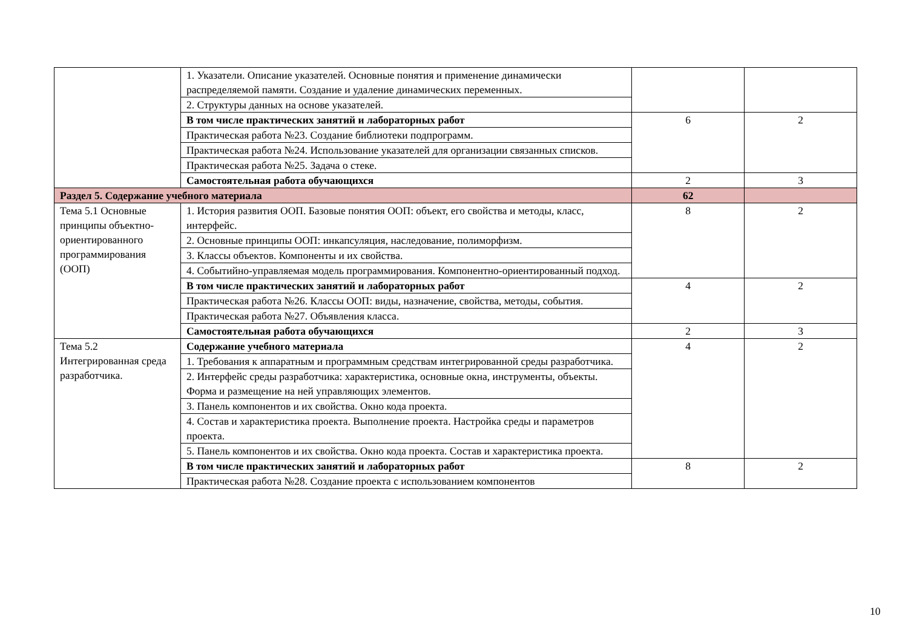| | 1. Указатели. Описание указателей. Основные понятия и применение динамически распределяемой памяти. Создание и удаление динамических переменных. | | |
| | 2. Структуры данных на основе указателей. | | |
| | В том числе практических занятий и лабораторных работ | 6 | 2 |
| | Практическая работа №23. Создание библиотеки подпрограмм. | | |
| | Практическая работа №24. Использование указателей для организации связанных списков. | | |
| | Практическая работа №25. Задача о стеке. | | |
| | Самостоятельная работа обучающихся | 2 | 3 |
| Раздел 5. Содержание учебного материала | | 62 | |
| Тема 5.1 Основные принципы объектно-ориентированного программирования (ООП) | 1. История развития ООП. Базовые понятия ООП: объект, его свойства и методы, класс, интерфейс. | 8 | 2 |
| | 2. Основные принципы ООП: инкапсуляция, наследование, полиморфизм. | | |
| | 3. Классы объектов. Компоненты и их свойства. | | |
| | 4. Событийно-управляемая модель программирования. Компонентно-ориентированный подход. | | |
| | В том числе практических занятий и лабораторных работ | 4 | 2 |
| | Практическая работа №26. Классы ООП: виды, назначение, свойства, методы, события. | | |
| | Практическая работа №27. Объявления класса. | | |
| | Самостоятельная работа обучающихся | 2 | 3 |
| Тема 5.2 Интегрированная среда разработчика. | Содержание учебного материала | 4 | 2 |
| | 1. Требования к аппаратным и программным средствам интегрированной среды разработчика. | | |
| | 2. Интерфейс среды разработчика: характеристика, основные окна, инструменты, объекты. Форма и размещение на ней управляющих элементов. | | |
| | 3. Панель компонентов и их свойства. Окно кода проекта. | | |
| | 4. Состав и характеристика проекта. Выполнение проекта. Настройка среды и параметров проекта. | | |
| | 5. Панель компонентов и их свойства. Окно кода проекта. Состав и характеристика проекта. | | |
| | В том числе практических занятий и лабораторных работ | 8 | 2 |
| | Практическая работа №28. Создание проекта с использованием компонентов | | |
10